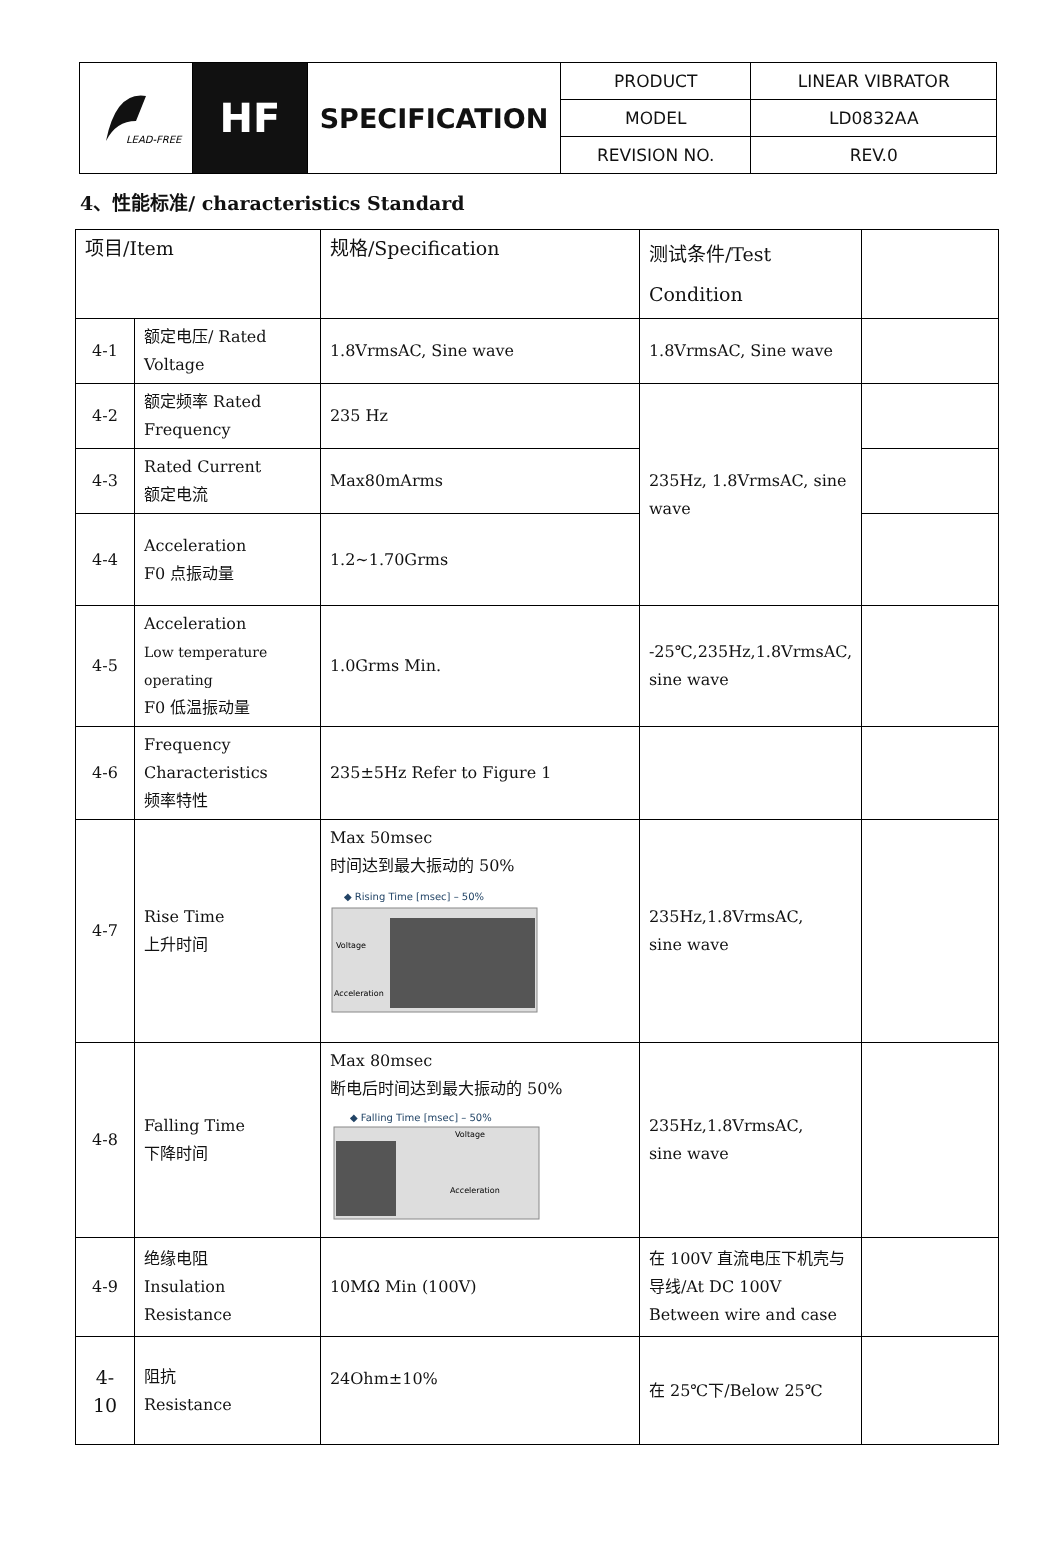| LEAD-FREE | HF | SPECIFICATION | PRODUCT | LINEAR VIBRATOR |
| | | | MODEL | LD0832AA |
| | | | REVISION NO. | REV.0 |
4、性能标准/ characteristics Standard
| 项目/Item | | 规格/Specification | 测试条件/Test Condition | |
| 4-1 | 额定电压/ Rated Voltage | 1.8VrmsAC, Sine wave | 1.8VrmsAC, Sine wave | |
| 4-2 | 额定频率 Rated Frequency | 235 Hz | 235Hz, 1.8VrmsAC, sine wave | |
| 4-3 | Rated Current 额定电流 | Max80mArms | | |
| 4-4 | Acceleration F0 点振动量 | 1.2~1.70Grms | | |
| 4-5 | Acceleration Low temperature operating F0 低温振动量 | 1.0Grms Min. | -25℃,235Hz,1.8VrmsAC, sine wave | |
| 4-6 | Frequency Characteristics 频率特性 | 235±5Hz Refer to Figure 1 | | |
| 4-7 | Rise Time 上升时间 | Max 50msec 时间达到最大振动的 50% ◆ Rising Time [msec] – 50% Voltage Acceleration | 235Hz,1.8VrmsAC, sine wave | |
| 4-8 | Falling Time 下降时间 | Max 80msec 断电后时间达到最大振动的 50% ◆ Falling Time [msec] – 50% Voltage Acceleration | 235Hz,1.8VrmsAC, sine wave | |
| 4-9 | 绝缘电阻 Insulation Resistance | 10MΩ Min (100V) | 在 100V 直流电压下机壳与导线/At DC 100V Between wire and case | |
| 4-10 | 阻抗 Resistance | 24Ohm±10% | 在 25℃下/Below 25℃ | |